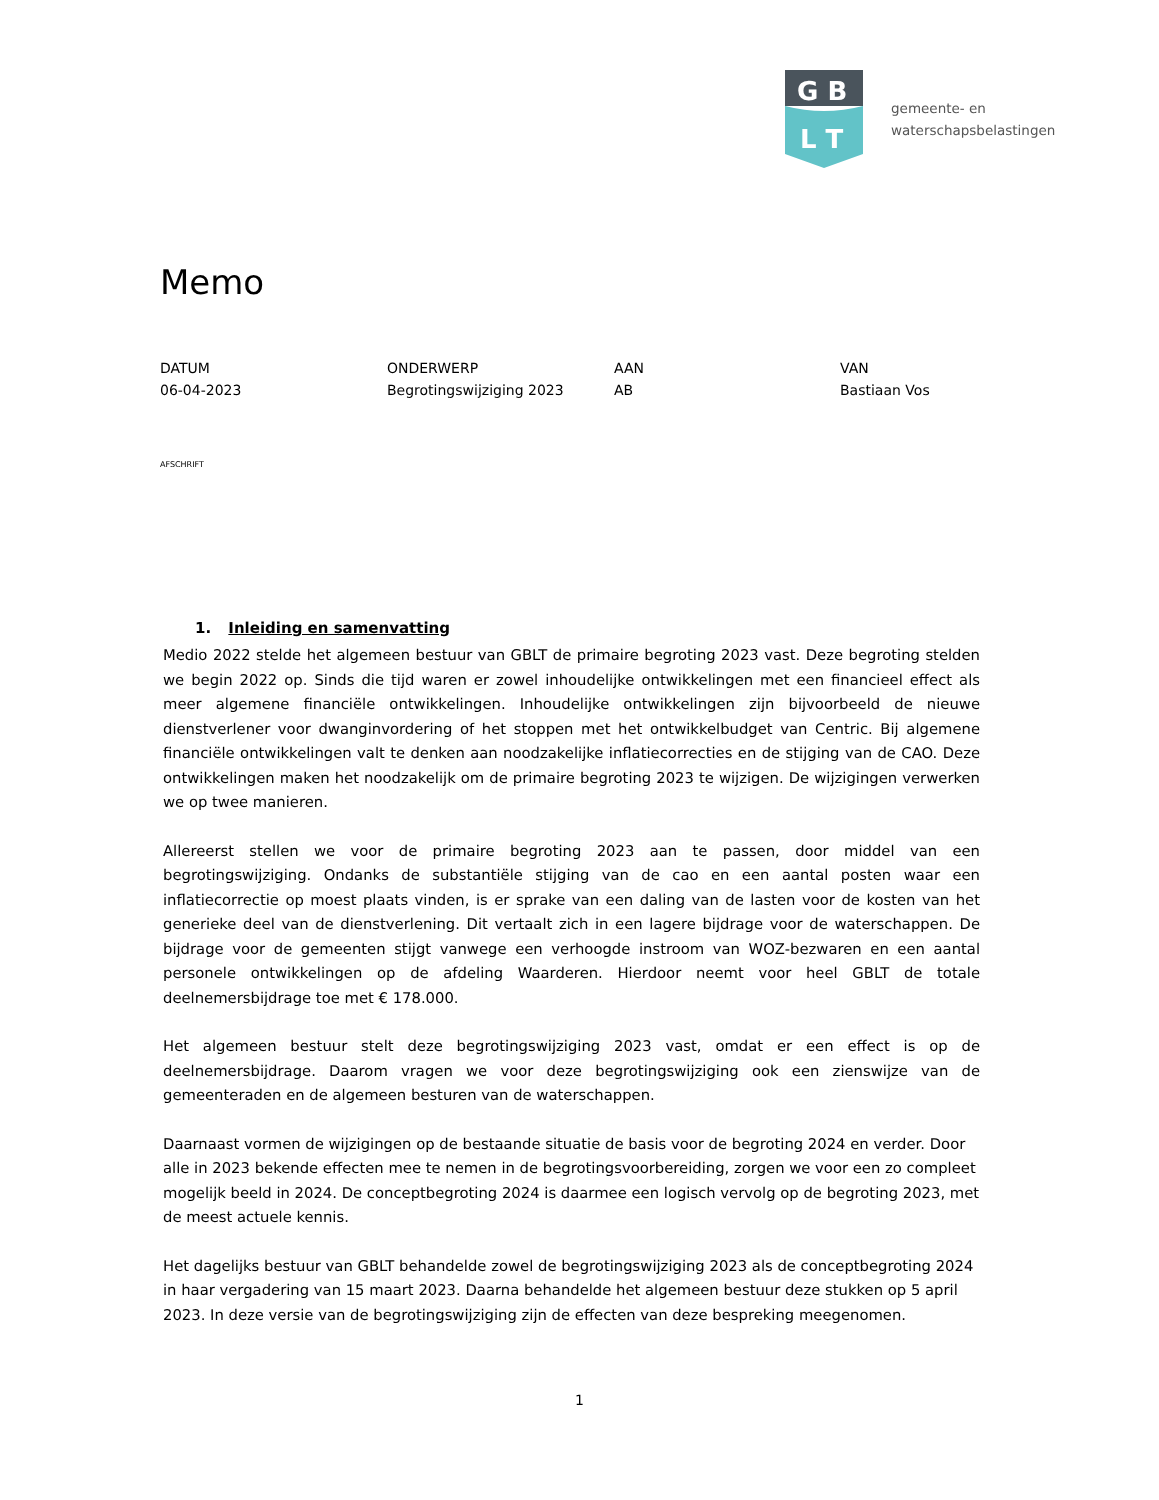G B
L T
gemeente- en
waterschapsbelastingen
Memo
DATUM
06-04-2023
ONDERWERP
Begrotingswijziging 2023
AAN
AB
VAN
Bastiaan Vos
AFSCHRIFT
1. Inleiding en samenvatting
Medio 2022 stelde het algemeen bestuur van GBLT de primaire begroting 2023 vast. Deze begroting stelden we begin 2022 op. Sinds die tijd waren er zowel inhoudelijke ontwikkelingen met een financieel effect als meer algemene financiële ontwikkelingen. Inhoudelijke ontwikkelingen zijn bijvoorbeeld de nieuwe dienstverlener voor dwanginvordering of het stoppen met het ontwikkelbudget van Centric. Bij algemene financiële ontwikkelingen valt te denken aan noodzakelijke inflatiecorrecties en de stijging van de CAO. Deze ontwikkelingen maken het noodzakelijk om de primaire begroting 2023 te wijzigen. De wijzigingen verwerken we op twee manieren.
Allereerst stellen we voor de primaire begroting 2023 aan te passen, door middel van een begrotingswijziging. Ondanks de substantiële stijging van de cao en een aantal posten waar een inflatiecorrectie op moest plaats vinden, is er sprake van een daling van de lasten voor de kosten van het generieke deel van de dienstverlening. Dit vertaalt zich in een lagere bijdrage voor de waterschappen. De bijdrage voor de gemeenten stijgt vanwege een verhoogde instroom van WOZ-bezwaren en een aantal personele ontwikkelingen op de afdeling Waarderen. Hierdoor neemt voor heel GBLT de totale deelnemersbijdrage toe met € 178.000.
Het algemeen bestuur stelt deze begrotingswijziging 2023 vast, omdat er een effect is op de deelnemersbijdrage. Daarom vragen we voor deze begrotingswijziging ook een zienswijze van de gemeenteraden en de algemeen besturen van de waterschappen.
Daarnaast vormen de wijzigingen op de bestaande situatie de basis voor de begroting 2024 en verder. Door alle in 2023 bekende effecten mee te nemen in de begrotingsvoorbereiding, zorgen we voor een zo compleet mogelijk beeld in 2024. De conceptbegroting 2024 is daarmee een logisch vervolg op de begroting 2023, met de meest actuele kennis.
Het dagelijks bestuur van GBLT behandelde zowel de begrotingswijziging 2023 als de conceptbegroting 2024 in haar vergadering van 15 maart 2023. Daarna behandelde het algemeen bestuur deze stukken op 5 april 2023. In deze versie van de begrotingswijziging zijn de effecten van deze bespreking meegenomen.
1